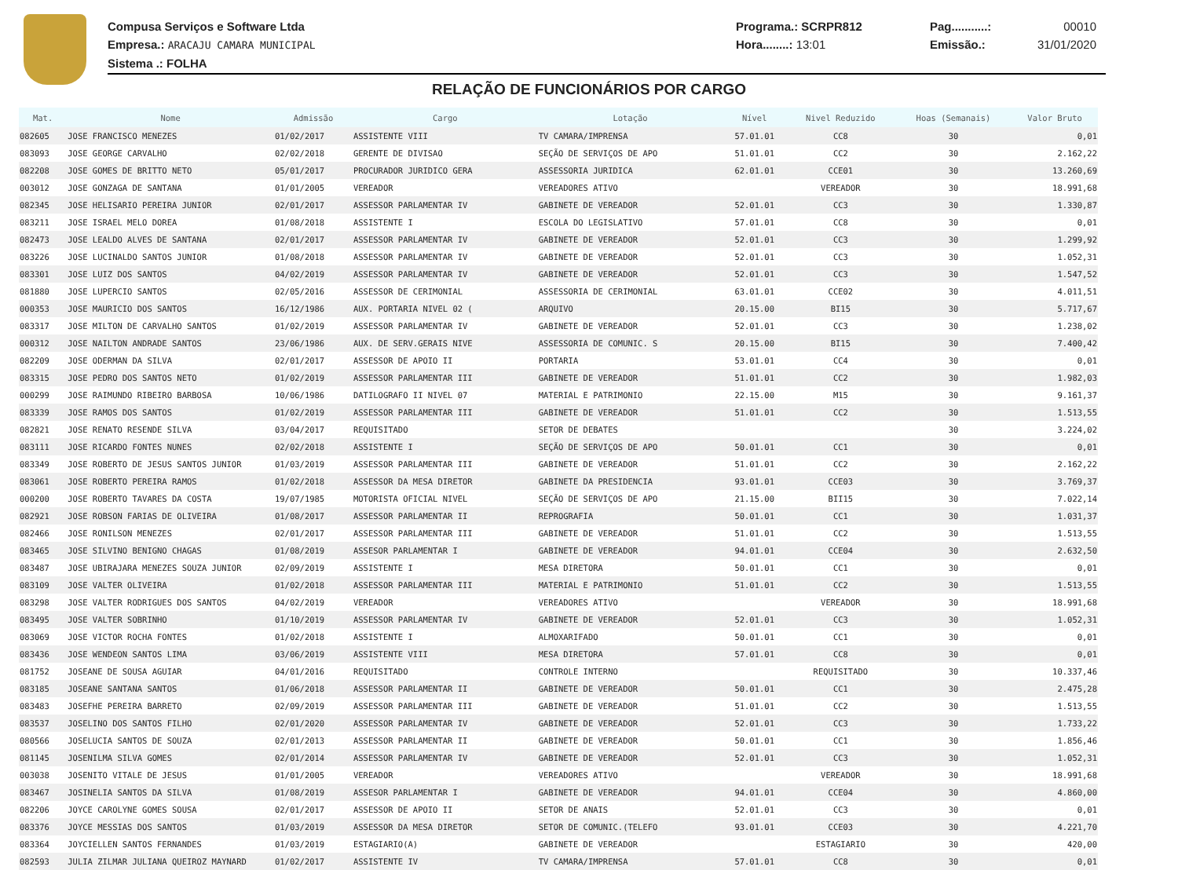Compusa Serviços e Software Ltda
Empresa.: ARACAJU CAMARA MUNICIPAL
Sistema .: FOLHA
Programa.: SCRPR812
Hora........: 13:01
Pag...........:
Emissão.:
00010
31/01/2020
RELAÇÃO DE FUNCIONÁRIOS POR CARGO
| Mat. | Nome | Admissão | Cargo | Lotação | Nível | Nivel Reduzido | Hoas (Semanais) | Valor Bruto |
| --- | --- | --- | --- | --- | --- | --- | --- | --- |
| 082605 | JOSE FRANCISCO MENEZES | 01/02/2017 | ASSISTENTE VIII | TV CAMARA/IMPRENSA | 57.01.01 | CC8 | 30 | 0,01 |
| 083093 | JOSE GEORGE CARVALHO | 02/02/2018 | GERENTE DE DIVISAO | SEÇÃO DE SERVIÇOS DE APO | 51.01.01 | CC2 | 30 | 2.162,22 |
| 082208 | JOSE GOMES DE BRITTO NETO | 05/01/2017 | PROCURADOR JURIDICO GERA | ASSESSORIA JURIDICA | 62.01.01 | CCE01 | 30 | 13.260,69 |
| 003012 | JOSE GONZAGA DE SANTANA | 01/01/2005 | VEREADOR | VEREADORES ATIVO | | VEREADOR | 30 | 18.991,68 |
| 082345 | JOSE HELISARIO PEREIRA JUNIOR | 02/01/2017 | ASSESSOR PARLAMENTAR IV | GABINETE DE VEREADOR | 52.01.01 | CC3 | 30 | 1.330,87 |
| 083211 | JOSE ISRAEL MELO DOREA | 01/08/2018 | ASSISTENTE I | ESCOLA DO LEGISLATIVO | 57.01.01 | CC8 | 30 | 0,01 |
| 082473 | JOSE LEALDO ALVES DE SANTANA | 02/01/2017 | ASSESSOR PARLAMENTAR IV | GABINETE DE VEREADOR | 52.01.01 | CC3 | 30 | 1.299,92 |
| 083226 | JOSE LUCINALDO SANTOS JUNIOR | 01/08/2018 | ASSESSOR PARLAMENTAR IV | GABINETE DE VEREADOR | 52.01.01 | CC3 | 30 | 1.052,31 |
| 083301 | JOSE LUIZ DOS SANTOS | 04/02/2019 | ASSESSOR PARLAMENTAR IV | GABINETE DE VEREADOR | 52.01.01 | CC3 | 30 | 1.547,52 |
| 081880 | JOSE LUPERCIO SANTOS | 02/05/2016 | ASSESSOR DE CERIMONIAL | ASSESSORIA DE CERIMONIAL | 63.01.01 | CCE02 | 30 | 4.011,51 |
| 000353 | JOSE MAURICIO DOS SANTOS | 16/12/1986 | AUX. PORTARIA NIVEL 02 ( | ARQUIVO | 20.15.00 | BI15 | 30 | 5.717,67 |
| 083317 | JOSE MILTON DE CARVALHO SANTOS | 01/02/2019 | ASSESSOR PARLAMENTAR IV | GABINETE DE VEREADOR | 52.01.01 | CC3 | 30 | 1.238,02 |
| 000312 | JOSE NAILTON ANDRADE SANTOS | 23/06/1986 | AUX. DE SERV.GERAIS NIVE | ASSESSORIA DE COMUNIC. S | 20.15.00 | BI15 | 30 | 7.400,42 |
| 082209 | JOSE ODERMAN DA SILVA | 02/01/2017 | ASSESSOR DE APOIO II | PORTARIA | 53.01.01 | CC4 | 30 | 0,01 |
| 083315 | JOSE PEDRO DOS SANTOS NETO | 01/02/2019 | ASSESSOR PARLAMENTAR III | GABINETE DE VEREADOR | 51.01.01 | CC2 | 30 | 1.982,03 |
| 000299 | JOSE RAIMUNDO RIBEIRO BARBOSA | 10/06/1986 | DATILOGRAFO II NIVEL 07 | MATERIAL E PATRIMONIO | 22.15.00 | M15 | 30 | 9.161,37 |
| 083339 | JOSE RAMOS DOS SANTOS | 01/02/2019 | ASSESSOR PARLAMENTAR III | GABINETE DE VEREADOR | 51.01.01 | CC2 | 30 | 1.513,55 |
| 082821 | JOSE RENATO RESENDE SILVA | 03/04/2017 | REQUISITADO | SETOR DE DEBATES | | | 30 | 3.224,02 |
| 083111 | JOSE RICARDO FONTES NUNES | 02/02/2018 | ASSISTENTE I | SEÇÃO DE SERVIÇOS DE APO | 50.01.01 | CC1 | 30 | 0,01 |
| 083349 | JOSE ROBERTO DE JESUS SANTOS JUNIOR | 01/03/2019 | ASSESSOR PARLAMENTAR III | GABINETE DE VEREADOR | 51.01.01 | CC2 | 30 | 2.162,22 |
| 083061 | JOSE ROBERTO PEREIRA RAMOS | 01/02/2018 | ASSESSOR DA MESA DIRETOR | GABINETE DA PRESIDENCIA | 93.01.01 | CCE03 | 30 | 3.769,37 |
| 000200 | JOSE ROBERTO TAVARES DA COSTA | 19/07/1985 | MOTORISTA OFICIAL NIVEL | SEÇÃO DE SERVIÇOS DE APO | 21.15.00 | BII15 | 30 | 7.022,14 |
| 082921 | JOSE ROBSON FARIAS DE OLIVEIRA | 01/08/2017 | ASSESSOR PARLAMENTAR II | REPROGRAFIA | 50.01.01 | CC1 | 30 | 1.031,37 |
| 082466 | JOSE RONILSON MENEZES | 02/01/2017 | ASSESSOR PARLAMENTAR III | GABINETE DE VEREADOR | 51.01.01 | CC2 | 30 | 1.513,55 |
| 083465 | JOSE SILVINO BENIGNO CHAGAS | 01/08/2019 | ASSESOR PARLAMENTAR I | GABINETE DE VEREADOR | 94.01.01 | CCE04 | 30 | 2.632,50 |
| 083487 | JOSE UBIRAJARA MENEZES SOUZA JUNIOR | 02/09/2019 | ASSISTENTE I | MESA DIRETORA | 50.01.01 | CC1 | 30 | 0,01 |
| 083109 | JOSE VALTER OLIVEIRA | 01/02/2018 | ASSESSOR PARLAMENTAR III | MATERIAL E PATRIMONIO | 51.01.01 | CC2 | 30 | 1.513,55 |
| 083298 | JOSE VALTER RODRIGUES DOS SANTOS | 04/02/2019 | VEREADOR | VEREADORES ATIVO | | VEREADOR | 30 | 18.991,68 |
| 083495 | JOSE VALTER SOBRINHO | 01/10/2019 | ASSESSOR PARLAMENTAR IV | GABINETE DE VEREADOR | 52.01.01 | CC3 | 30 | 1.052,31 |
| 083069 | JOSE VICTOR ROCHA FONTES | 01/02/2018 | ASSISTENTE I | ALMOXARIFADO | 50.01.01 | CC1 | 30 | 0,01 |
| 083436 | JOSE WENDEON SANTOS LIMA | 03/06/2019 | ASSISTENTE VIII | MESA DIRETORA | 57.01.01 | CC8 | 30 | 0,01 |
| 081752 | JOSEANE DE SOUSA AGUIAR | 04/01/2016 | REQUISITADO | CONTROLE INTERNO | | REQUISITADO | 30 | 10.337,46 |
| 083185 | JOSEANE SANTANA SANTOS | 01/06/2018 | ASSESSOR PARLAMENTAR II | GABINETE DE VEREADOR | 50.01.01 | CC1 | 30 | 2.475,28 |
| 083483 | JOSEFHE PEREIRA BARRETO | 02/09/2019 | ASSESSOR PARLAMENTAR III | GABINETE DE VEREADOR | 51.01.01 | CC2 | 30 | 1.513,55 |
| 083537 | JOSELINO DOS SANTOS FILHO | 02/01/2020 | ASSESSOR PARLAMENTAR IV | GABINETE DE VEREADOR | 52.01.01 | CC3 | 30 | 1.733,22 |
| 080566 | JOSELUCIA SANTOS DE SOUZA | 02/01/2013 | ASSESSOR PARLAMENTAR II | GABINETE DE VEREADOR | 50.01.01 | CC1 | 30 | 1.856,46 |
| 081145 | JOSENILMA SILVA GOMES | 02/01/2014 | ASSESSOR PARLAMENTAR IV | GABINETE DE VEREADOR | 52.01.01 | CC3 | 30 | 1.052,31 |
| 003038 | JOSENITO VITALE DE JESUS | 01/01/2005 | VEREADOR | VEREADORES ATIVO | | VEREADOR | 30 | 18.991,68 |
| 083467 | JOSINELIA SANTOS DA SILVA | 01/08/2019 | ASSESOR PARLAMENTAR I | GABINETE DE VEREADOR | 94.01.01 | CCE04 | 30 | 4.860,00 |
| 082206 | JOYCE CAROLYNE GOMES SOUSA | 02/01/2017 | ASSESSOR DE APOIO II | SETOR DE ANAIS | 52.01.01 | CC3 | 30 | 0,01 |
| 083376 | JOYCE MESSIAS DOS SANTOS | 01/03/2019 | ASSESSOR DA MESA DIRETOR | SETOR DE COMUNIC.(TELEFO | 93.01.01 | CCE03 | 30 | 4.221,70 |
| 083364 | JOYCIELLEN SANTOS FERNANDES | 01/03/2019 | ESTAGIARIO(A) | GABINETE DE VEREADOR | | ESTAGIARIO | 30 | 420,00 |
| 082593 | JULIA ZILMAR JULIANA QUEIROZ MAYNARD | 01/02/2017 | ASSISTENTE IV | TV CAMARA/IMPRENSA | 57.01.01 | CC8 | 30 | 0,01 |